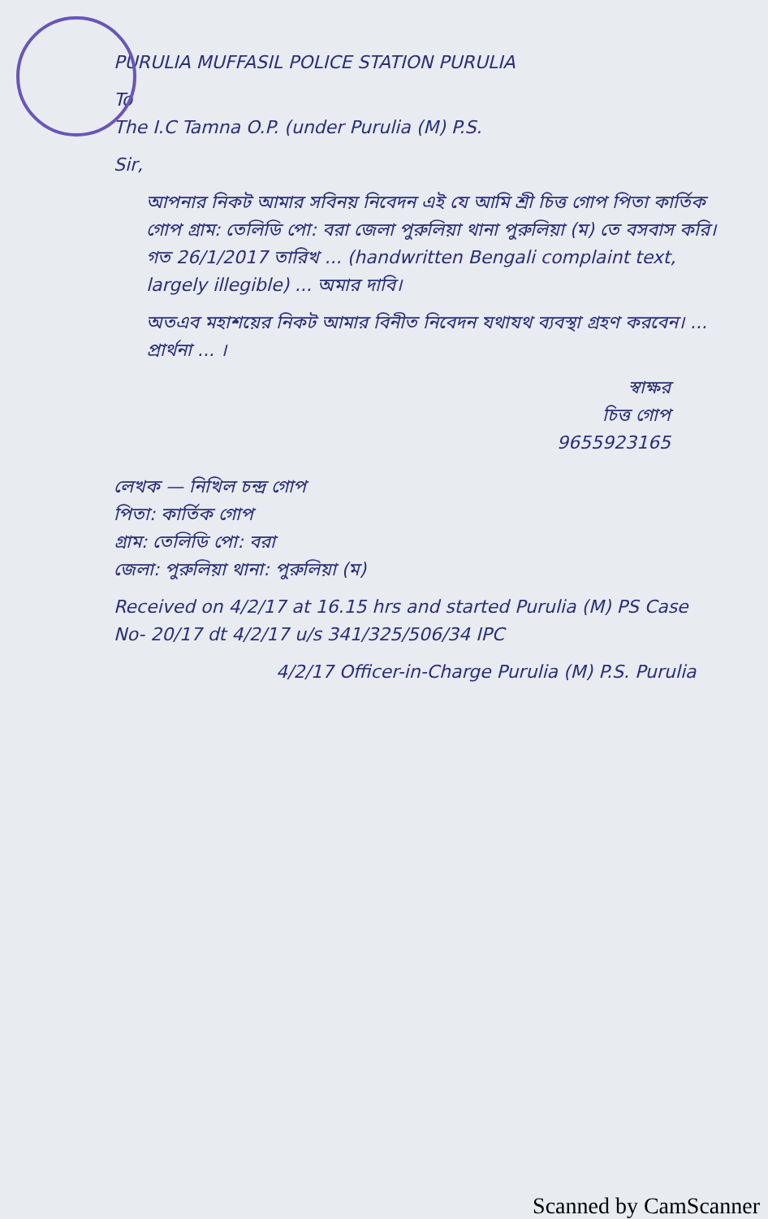PURULIA MUFFASIL POLICE STATION PURULIA
To
The I.C Tamna O.P. (under Purulia (M) P.S.
Sir,
আপনার নিকট আমার সবিনয় নিবেদন এই যে আমি শ্রী চিত্ত গোপ পিতা কার্তিক গোপ গ্রাম: তেলিডি পো: বরা জেলা পুরুলিয়া থানা পুরুলিয়া (ম) তে বসবাস করি। গত 26/1/2017 তারিখ ... (handwritten Bengali complaint text, largely illegible) ... অমার দাবি।
অতএব মহাশয়ের নিকট আমার বিনীত নিবেদন যথাযথ ব্যবস্থা গ্রহণ করবেন। ... প্রার্থনা ... ।
স্বাক্ষর
চিত্ত গোপ
9655923165
লেখক — নিখিল চন্দ্র গোপ
পিতা: কার্তিক গোপ
গ্রাম: তেলিডি পো: বরা
জেলা: পুরুলিয়া থানা: পুরুলিয়া (ম)
Received on 4/2/17 at 16.15 hrs and started Purulia (M) PS Case No- 20/17 dt 4/2/17 u/s 341/325/506/34 IPC
4/2/17 Officer-in-Charge Purulia (M) P.S. Purulia
Scanned by CamScanner